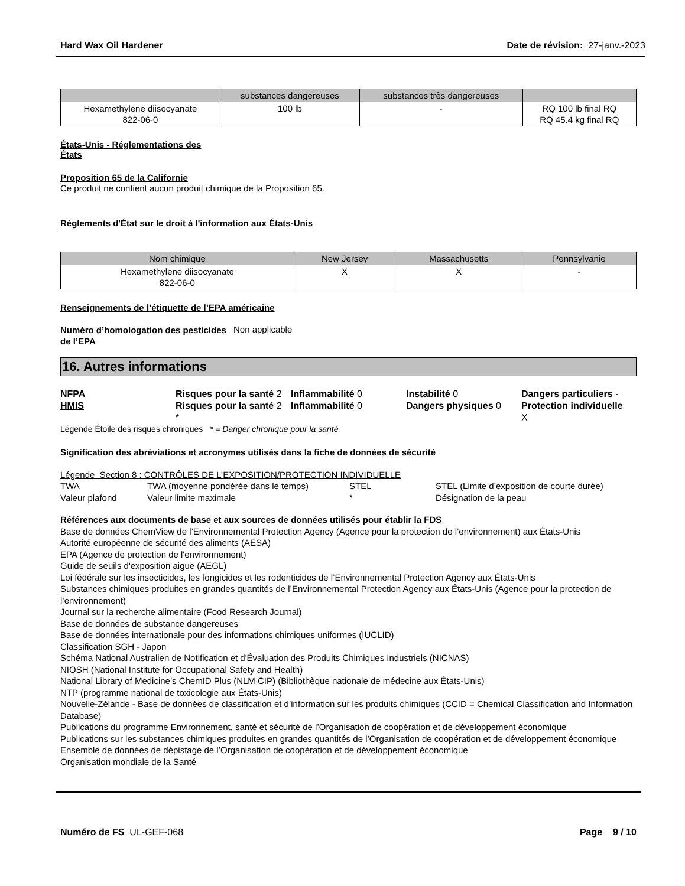Hard Wax Oil Hardener Date de révision: 27-janv.-2023
| | substances dangereuses | substances très dangereuses | |
| --- | --- | --- | --- |
| Hexamethylene diisocyanate 822-06-0 | 100 lb | - | RQ 100 lb final RQ RQ 45.4 kg final RQ |
États-Unis - Réglementations des
États
Proposition 65 de la Californie
Ce produit ne contient aucun produit chimique de la Proposition 65.
Règlements d'État sur le droit à l'information aux États-Unis
| Nom chimique | New Jersey | Massachusetts | Pennsylvanie |
| --- | --- | --- | --- |
| Hexamethylene diisocyanate 822-06-0 | X | X | - |
Renseignements de l’étiquette de l’EPA américaine
Numéro d’homologation des pesticides de l’EPA Non applicable
16. Autres informations
NFPA Risques pour la santé 2 Inflammabilité 0 Instabilité 0 Dangers particuliers - HMIS Risques pour la santé 2
* Inflammabilité 0 Dangers physiques 0 Protection individuelle
X
Légende Étoile des risques chroniques * = Danger chronique pour la santé
Signification des abréviations et acronymes utilisés dans la fiche de données de sécurité
Légende Section 8 : CONTRÔLES DE L’EXPOSITION/PROTECTION INDIVIDUELLE
TWA TWA (moyenne pondérée dans le temps) STEL STEL (Limite d’exposition de courte durée) Valeur plafond Valeur limite maximale * Désignation de la peau
Références aux documents de base et aux sources de données utilisés pour établir la FDS
Base de données ChemView de l’Environnemental Protection Agency (Agence pour la protection de l’environnement) aux États-Unis
Autorité européenne de sécurité des aliments (AESA)
EPA (Agence de protection de l'environnement)
Guide de seuils d'exposition aiguë (AEGL)
Loi fédérale sur les insecticides, les fongicides et les rodenticides de l’Environnemental Protection Agency aux États-Unis
Substances chimiques produites en grandes quantités de l’Environnemental Protection Agency aux États-Unis (Agence pour la protection de l’environnement)
Journal sur la recherche alimentaire (Food Research Journal)
Base de données de substance dangereuses
Base de données internationale pour des informations chimiques uniformes (IUCLID)
Classification SGH - Japon
Schéma National Australien de Notification et d'Évaluation des Produits Chimiques Industriels (NICNAS)
NIOSH (National Institute for Occupational Safety and Health)
National Library of Medicine’s ChemID Plus (NLM CIP) (Bibliothèque nationale de médecine aux États-Unis)
NTP (programme national de toxicologie aux États-Unis)
Nouvelle-Zélande - Base de données de classification et d’information sur les produits chimiques (CCID = Chemical Classification and Information Database)
Publications du programme Environnement, santé et sécurité de l’Organisation de coopération et de développement économique
Publications sur les substances chimiques produites en grandes quantités de l’Organisation de coopération et de développement économique
Ensemble de données de dépistage de l’Organisation de coopération et de développement économique
Organisation mondiale de la Santé
Numéro de FS UL-GEF-068 Page 9 / 10